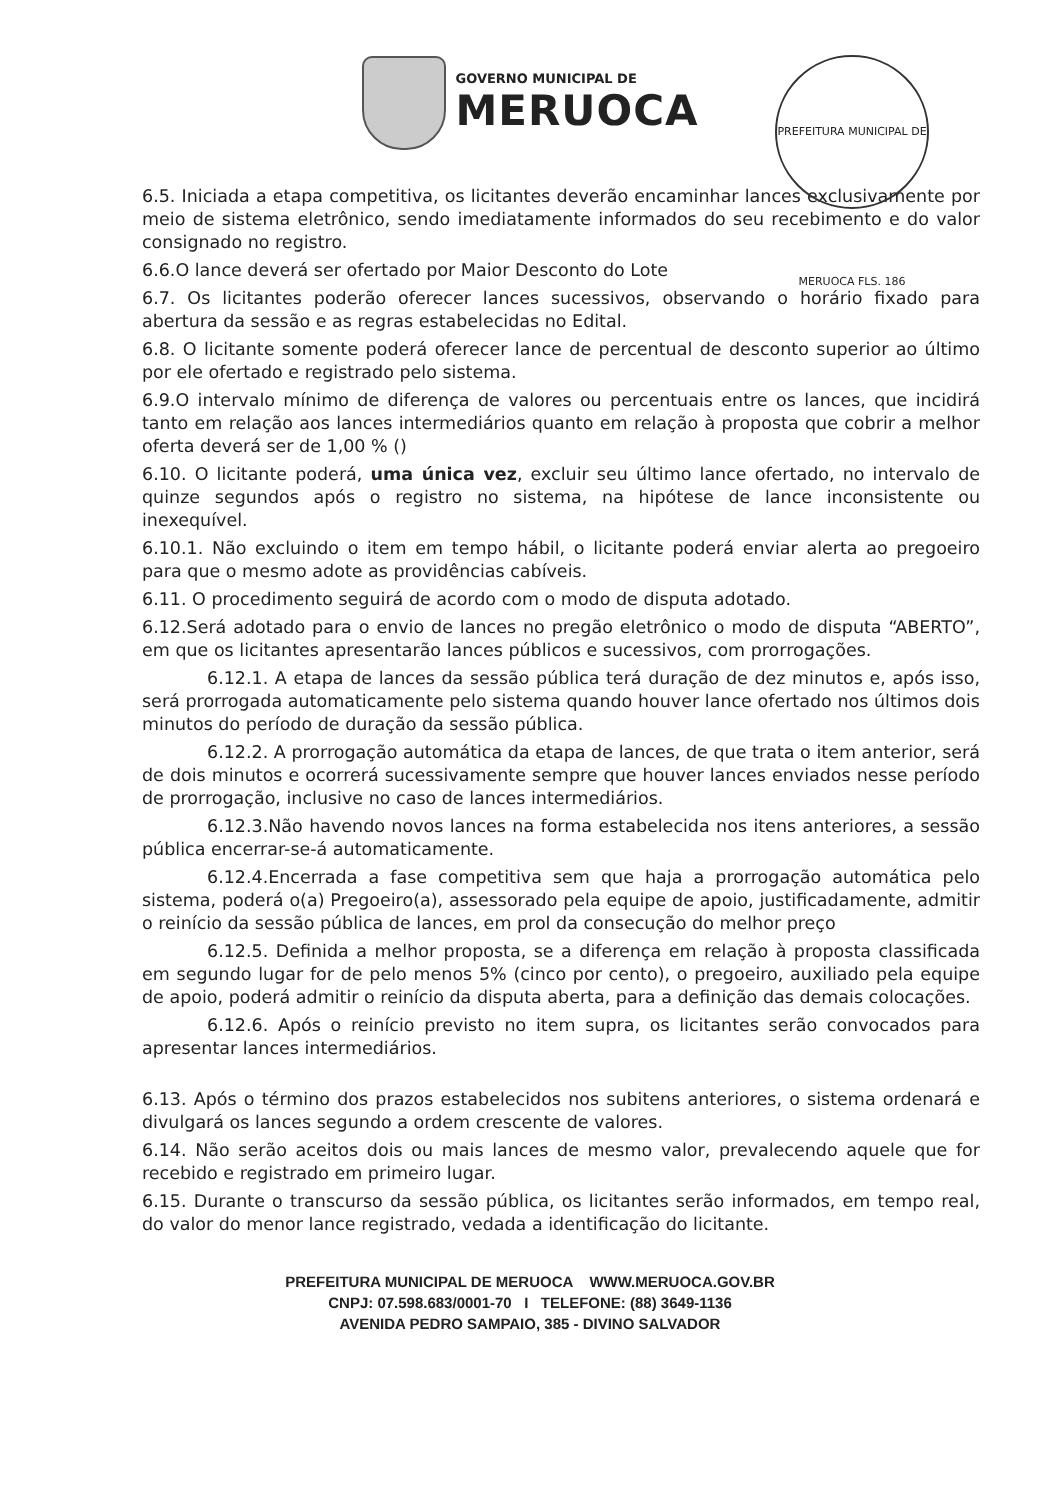GOVERNO MUNICIPAL DE
MERUOCA
PREFEITURA MUNICIPAL DE MERUOCA FLS. 186
6.5. Iniciada a etapa competitiva, os licitantes deverão encaminhar lances exclusivamente por meio de sistema eletrônico, sendo imediatamente informados do seu recebimento e do valor consignado no registro.
6.6.O lance deverá ser ofertado por Maior Desconto do Lote
6.7. Os licitantes poderão oferecer lances sucessivos, observando o horário fixado para abertura da sessão e as regras estabelecidas no Edital.
6.8. O licitante somente poderá oferecer lance de percentual de desconto superior ao último por ele ofertado e registrado pelo sistema.
6.9.O intervalo mínimo de diferença de valores ou percentuais entre os lances, que incidirá tanto em relação aos lances intermediários quanto em relação à proposta que cobrir a melhor oferta deverá ser de 1,00 % ()
6.10. O licitante poderá, uma única vez, excluir seu último lance ofertado, no intervalo de quinze segundos após o registro no sistema, na hipótese de lance inconsistente ou inexequível.
6.10.1. Não excluindo o item em tempo hábil, o licitante poderá enviar alerta ao pregoeiro para que o mesmo adote as providências cabíveis.
6.11. O procedimento seguirá de acordo com o modo de disputa adotado.
6.12.Será adotado para o envio de lances no pregão eletrônico o modo de disputa “ABERTO”, em que os licitantes apresentarão lances públicos e sucessivos, com prorrogações.
6.12.1. A etapa de lances da sessão pública terá duração de dez minutos e, após isso, será prorrogada automaticamente pelo sistema quando houver lance ofertado nos últimos dois minutos do período de duração da sessão pública.
6.12.2. A prorrogação automática da etapa de lances, de que trata o item anterior, será de dois minutos e ocorrerá sucessivamente sempre que houver lances enviados nesse período de prorrogação, inclusive no caso de lances intermediários.
6.12.3.Não havendo novos lances na forma estabelecida nos itens anteriores, a sessão pública encerrar-se-á automaticamente.
6.12.4.Encerrada a fase competitiva sem que haja a prorrogação automática pelo sistema, poderá o(a) Pregoeiro(a), assessorado pela equipe de apoio, justificadamente, admitir o reinício da sessão pública de lances, em prol da consecução do melhor preço
6.12.5. Definida a melhor proposta, se a diferença em relação à proposta classificada em segundo lugar for de pelo menos 5% (cinco por cento), o pregoeiro, auxiliado pela equipe de apoio, poderá admitir o reinício da disputa aberta, para a definição das demais colocações.
6.12.6. Após o reinício previsto no item supra, os licitantes serão convocados para apresentar lances intermediários.
6.13. Após o término dos prazos estabelecidos nos subitens anteriores, o sistema ordenará e divulgará os lances segundo a ordem crescente de valores.
6.14. Não serão aceitos dois ou mais lances de mesmo valor, prevalecendo aquele que for recebido e registrado em primeiro lugar.
6.15. Durante o transcurso da sessão pública, os licitantes serão informados, em tempo real, do valor do menor lance registrado, vedada a identificação do licitante.
PREFEITURA MUNICIPAL DE MERUOCA WWW.MERUOCA.GOV.BR
CNPJ: 07.598.683/0001-70 I TELEFONE: (88) 3649-1136
AVENIDA PEDRO SAMPAIO, 385 - DIVINO SALVADOR